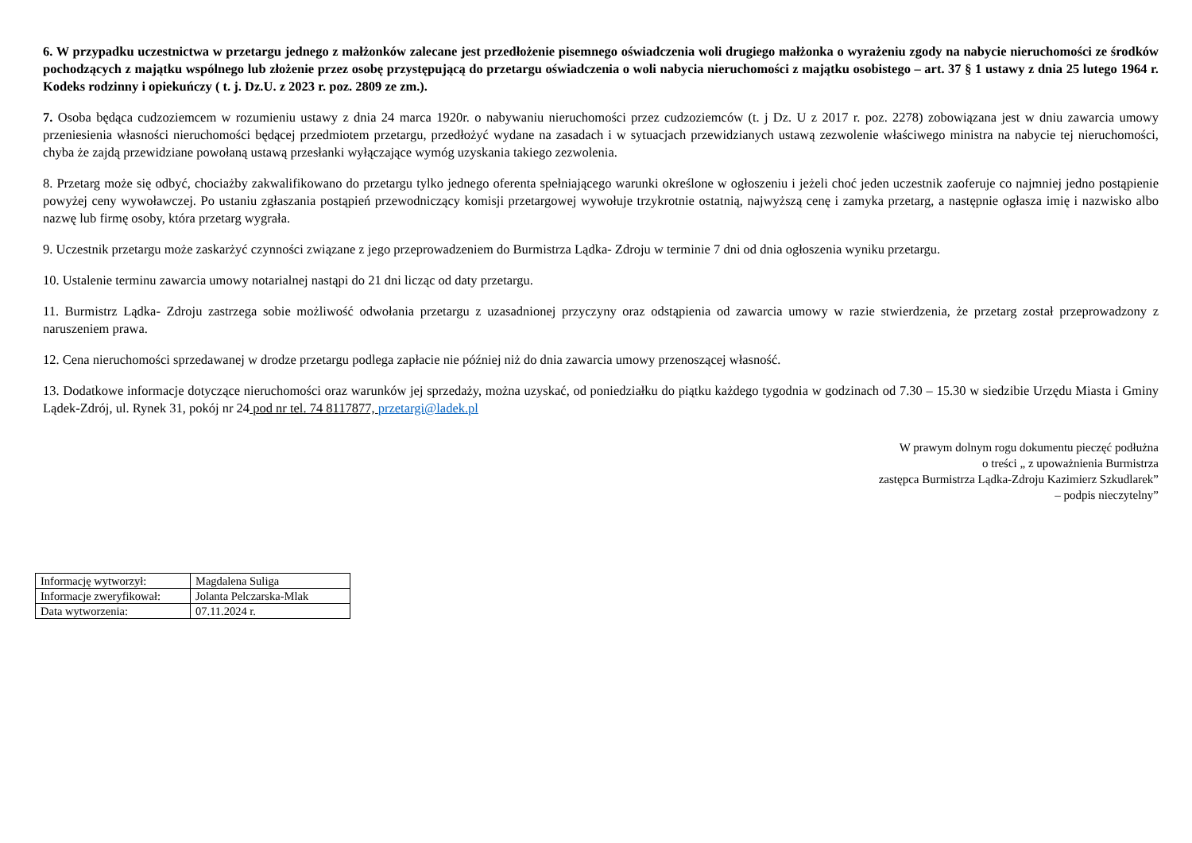6. W przypadku uczestnictwa w przetargu jednego z małżonków zalecane jest przedłożenie pisemnego oświadczenia woli drugiego małżonka o wyrażeniu zgody na nabycie nieruchomości ze środków pochodzących z majątku wspólnego lub złożenie przez osobę przystępującą do przetargu oświadczenia o woli nabycia nieruchomości z majątku osobistego – art. 37 § 1 ustawy z dnia 25 lutego 1964 r. Kodeks rodzinny i opiekuńczy ( t. j. Dz.U. z 2023 r. poz. 2809 ze zm.).
7. Osoba będąca cudzoziemcem w rozumieniu ustawy z dnia 24 marca 1920r. o nabywaniu nieruchomości przez cudzoziemców (t. j Dz. U z 2017 r. poz. 2278) zobowiązana jest w dniu zawarcia umowy przeniesienia własności nieruchomości będącej przedmiotem przetargu, przedłożyć wydane na zasadach i w sytuacjach przewidzianych ustawą zezwolenie właściwego ministra na nabycie tej nieruchomości, chyba że zajdą przewidziane powołaną ustawą przesłanki wyłączające wymóg uzyskania takiego zezwolenia.
8. Przetarg może się odbyć, chociażby zakwalifikowano do przetargu tylko jednego oferenta spełniającego warunki określone w ogłoszeniu i jeżeli choć jeden uczestnik zaoferuje co najmniej jedno postąpienie powyżej ceny wywoławczej. Po ustaniu zgłaszania postąpień przewodniczący komisji przetargowej wywołuje trzykrotnie ostatnią, najwyższą cenę i zamyka przetarg, a następnie ogłasza imię i nazwisko albo nazwę lub firmę osoby, która przetarg wygrała.
9. Uczestnik przetargu może zaskarżyć czynności związane z jego przeprowadzeniem do Burmistrza Lądka- Zdroju w terminie 7 dni od dnia ogłoszenia wyniku przetargu.
10. Ustalenie terminu zawarcia umowy notarialnej nastąpi do 21 dni licząc od daty przetargu.
11. Burmistrz Lądka- Zdroju zastrzega sobie możliwość odwołania przetargu z uzasadnionej przyczyny oraz odstąpienia od zawarcia umowy w razie stwierdzenia, że przetarg został przeprowadzony z naruszeniem prawa.
12. Cena nieruchomości sprzedawanej w drodze przetargu podlega zapłacie nie później niż do dnia zawarcia umowy przenoszącej własność.
13. Dodatkowe informacje dotyczące nieruchomości oraz warunków jej sprzedaży, można uzyskać, od poniedziałku do piątku każdego tygodnia w godzinach od 7.30 – 15.30 w siedzibie Urzędu Miasta i Gminy Lądek-Zdrój, ul. Rynek 31, pokój nr 24 pod nr tel. 74 8117877, przetargi@ladek.pl
W prawym dolnym rogu dokumentu pieczęć podłużna
o treści „ z upoważnienia Burmistrza
zastępca Burmistrza Lądka-Zdroju Kazimierz Szkudlarek”
– podpis nieczytelny”
| Informację wytworzył: | Magdalena Suliga |
| Informacje zweryfikował: | Jolanta Pelczarska-Mlak |
| Data wytworzenia: | 07.11.2024 r. |